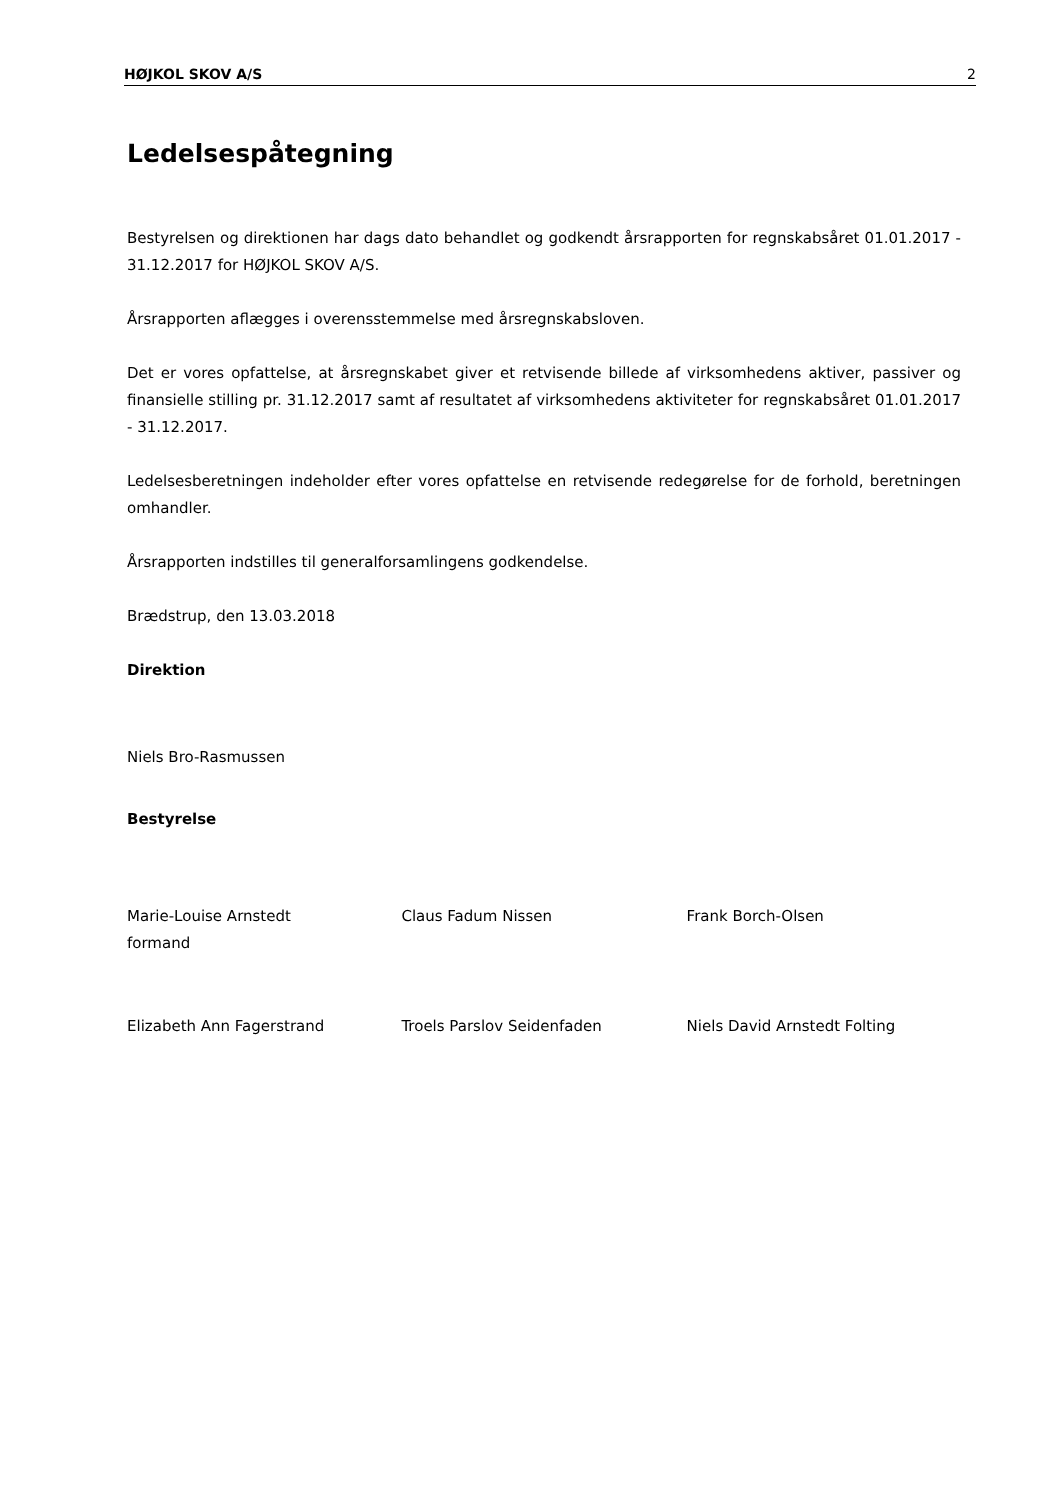HØJKOL SKOV A/S 2
Ledelsespåtegning
Bestyrelsen og direktionen har dags dato behandlet og godkendt årsrapporten for regnskabsåret 01.01.2017 - 31.12.2017 for HØJKOL SKOV A/S.
Årsrapporten aflægges i overensstemmelse med årsregnskabsloven.
Det er vores opfattelse, at årsregnskabet giver et retvisende billede af virksomhedens aktiver, passiver og finansielle stilling pr. 31.12.2017 samt af resultatet af virksomhedens aktiviteter for regnskabsåret 01.01.2017 - 31.12.2017.
Ledelsesberetningen indeholder efter vores opfattelse en retvisende redegørelse for de forhold, beretningen omhandler.
Årsrapporten indstilles til generalforsamlingens godkendelse.
Brædstrup, den 13.03.2018
Direktion
Niels Bro-Rasmussen
Bestyrelse
Marie-Louise Arnstedt
formand
Claus Fadum Nissen Frank Borch-Olsen
Elizabeth Ann Fagerstrand Troels Parslov Seidenfaden Niels David Arnstedt Folting